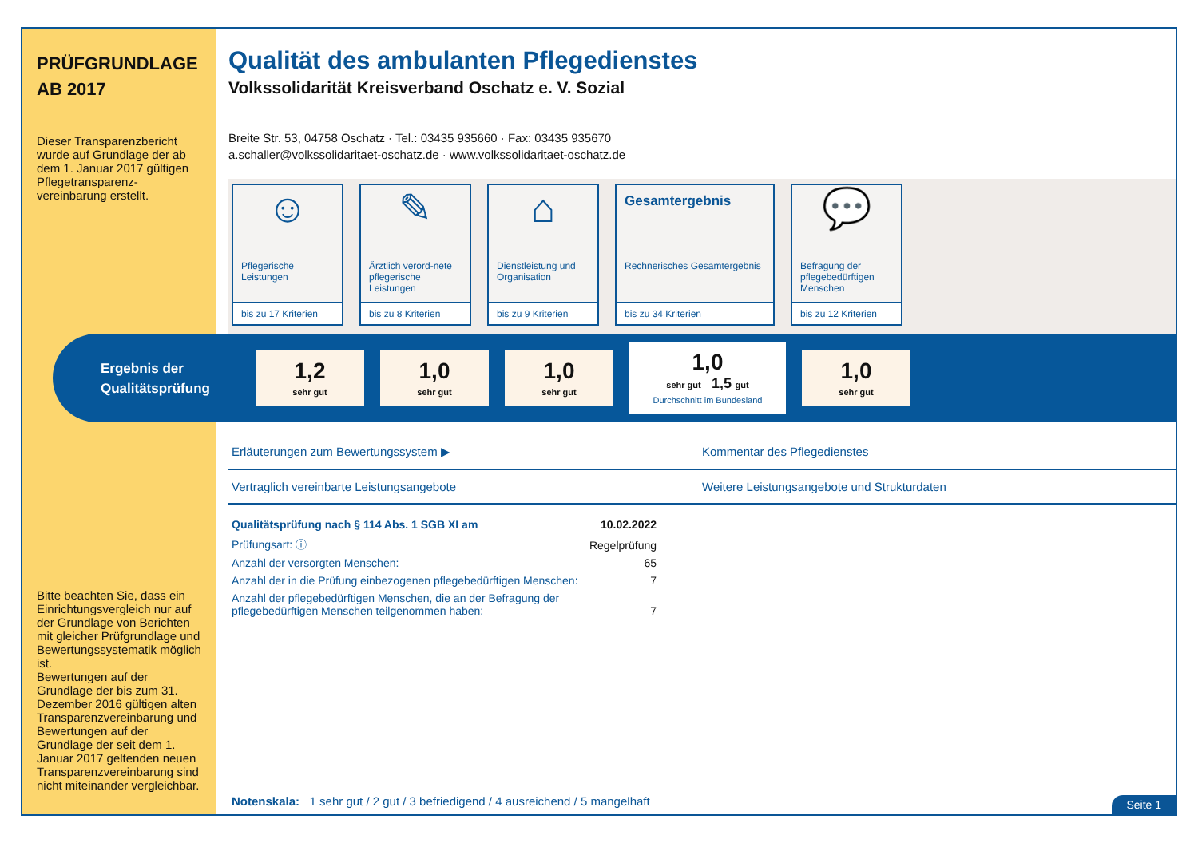PRÜFGRUNDLAGE
AB 2017
Dieser Transparenzbericht wurde auf Grundlage der ab dem 1. Januar 2017 gültigen Pflegetransparenz-vereinbarung erstellt.
Bitte beachten Sie, dass ein Einrichtungsvergleich nur auf der Grundlage von Berichten mit gleicher Prüfgrundlage und Bewertungssystematik möglich ist.
Bewertungen auf der Grundlage der bis zum 31. Dezember 2016 gültigen alten Transparenzvereinbarung und Bewertungen auf der Grundlage der seit dem 1. Januar 2017 geltenden neuen Transparenzvereinbarung sind nicht miteinander vergleichbar.
Qualität des ambulanten Pflegedienstes
Volkssolidarität Kreisverband Oschatz e. V. Sozial
Breite Str. 53, 04758 Oschatz · Tel.: 03435 935660 · Fax: 03435 935670
a.schaller@volkssolidaritaet-oschatz.de · www.volkssolidaritaet-oschatz.de
☺
Pflegerische Leistungen
bis zu 17 Kriterien
✎
Ärztlich verord-nete pflegerische Leistungen
bis zu 8 Kriterien
⌂
Dienstleistung und Organisation
bis zu 9 Kriterien
Gesamtergebnis
Rechnerisches Gesamtergebnis
bis zu 34 Kriterien
💬
Befragung der pflegebedürftigen Menschen
bis zu 12 Kriterien
Ergebnis der Qualitätsprüfung
1,2
sehr gut
1,0
sehr gut
1,0
sehr gut
1,0
sehr gut 1,5 gut
Durchschnitt im Bundesland
1,0
sehr gut
Erläuterungen zum Bewertungssystem ▶
Kommentar des Pflegedienstes
Vertraglich vereinbarte Leistungsangebote
Weitere Leistungsangebote und Strukturdaten
| Qualitätsprüfung nach § 114 Abs. 1 SGB XI am | 10.02.2022 |
| Prüfungsart: ⓘ | Regelprüfung |
| Anzahl der versorgten Menschen: | 65 |
| Anzahl der in die Prüfung einbezogenen pflegebedürftigen Menschen: | 7 |
| Anzahl der pflegebedürftigen Menschen, die an der Befragung der pflegebedürftigen Menschen teilgenommen haben: | 7 |
Notenskala: 1 sehr gut / 2 gut / 3 befriedigend / 4 ausreichend / 5 mangelhaft
Seite 1